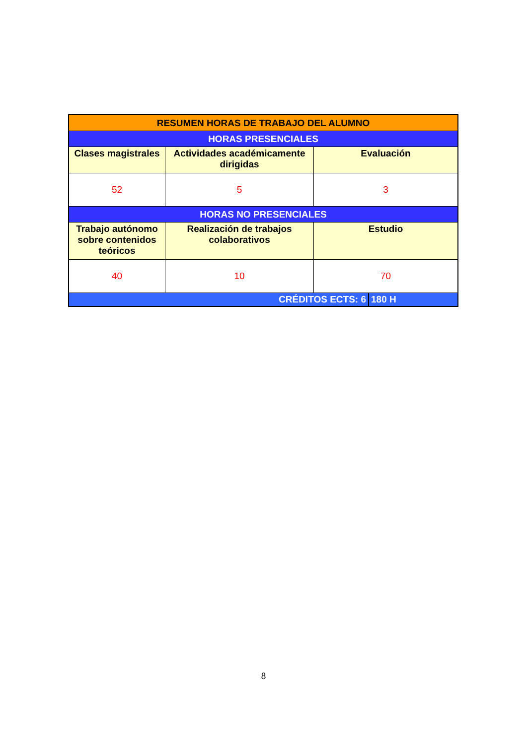| RESUMEN HORAS DE TRABAJO DEL ALUMNO | | | |
| HORAS PRESENCIALES | | | |
| Clases magistrales | Actividades académicamente dirigidas | Evaluación | |
| 52 | 5 | 3 | |
| HORAS NO PRESENCIALES | | | |
| Trabajo autónomo sobre contenidos teóricos | Realización de trabajos colaborativos | Estudio | |
| 40 | 10 | 70 | |
| CRÉDITOS ECTS: 6 | | | 180 H |
8